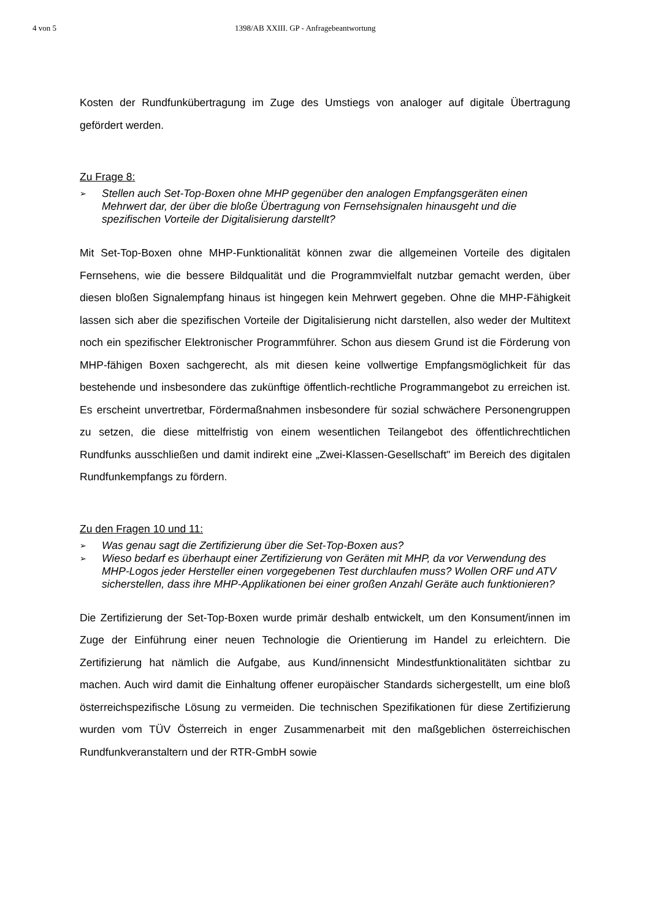4 von 5 1398/AB XXIII. GP - Anfragebeantwortung
Kosten der Rundfunkübertragung im Zuge des Umstiegs von analoger auf digitale Übertragung gefördert werden.
Zu Frage 8:
➢ Stellen auch Set-Top-Boxen ohne MHP gegenüber den analogen Empfangsgeräten einen Mehrwert dar, der über die bloße Übertragung von Fernsehsignalen hinausgeht und die spezifischen Vorteile der Digitalisierung darstellt?
Mit Set-Top-Boxen ohne MHP-Funktionalität können zwar die allgemeinen Vorteile des digitalen Fernsehens, wie die bessere Bildqualität und die Programmvielfalt nutzbar gemacht werden, über diesen bloßen Signalempfang hinaus ist hingegen kein Mehrwert gegeben. Ohne die MHP-Fähigkeit lassen sich aber die spezifischen Vorteile der Digitalisierung nicht darstellen, also weder der Multitext noch ein spezifischer Elektronischer Programmführer. Schon aus diesem Grund ist die Förderung von MHP-fähigen Boxen sachgerecht, als mit diesen keine vollwertige Empfangsmöglichkeit für das bestehende und insbesondere das zukünftige öffentlich-rechtliche Programmangebot zu erreichen ist. Es erscheint unvertretbar, Fördermaßnahmen insbesondere für sozial schwächere Personengruppen zu setzen, die diese mittelfristig von einem wesentlichen Teilangebot des öffentlichrechtlichen Rundfunks ausschließen und damit indirekt eine „Zwei-Klassen-Gesellschaft" im Bereich des digitalen Rundfunkempfangs zu fördern.
Zu den Fragen 10 und 11:
➢ Was genau sagt die Zertifizierung über die Set-Top-Boxen aus?
➢ Wieso bedarf es überhaupt einer Zertifizierung von Geräten mit MHP, da vor Verwendung des MHP-Logos jeder Hersteller einen vorgegebenen Test durchlaufen muss? Wollen ORF und ATV sicherstellen, dass ihre MHP-Applikationen bei einer großen Anzahl Geräte auch funktionieren?
Die Zertifizierung der Set-Top-Boxen wurde primär deshalb entwickelt, um den Konsument/innen im Zuge der Einführung einer neuen Technologie die Orientierung im Handel zu erleichtern. Die Zertifizierung hat nämlich die Aufgabe, aus Kund/innensicht Mindestfunktionalitäten sichtbar zu machen. Auch wird damit die Einhaltung offener europäischer Standards sichergestellt, um eine bloß österreichspezifische Lösung zu vermeiden. Die technischen Spezifikationen für diese Zertifizierung wurden vom TÜV Österreich in enger Zusammenarbeit mit den maßgeblichen österreichischen Rundfunkveranstaltern und der RTR-GmbH sowie